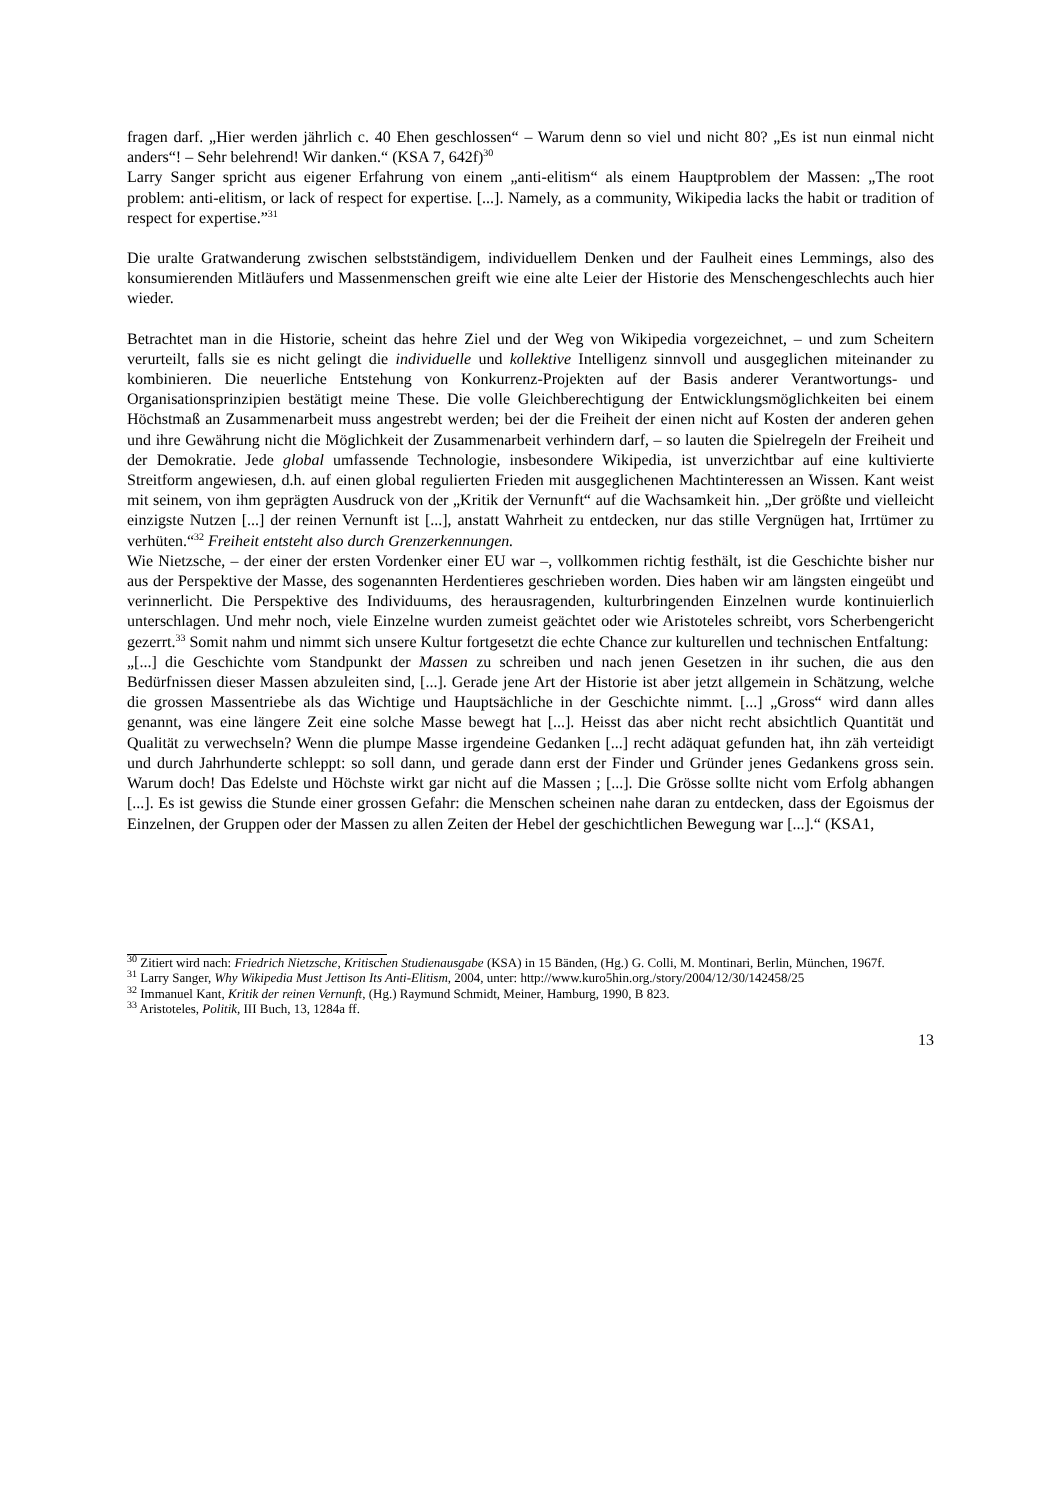fragen darf. „Hier werden jährlich c. 40 Ehen geschlossen“ – Warum denn so viel und nicht 80? „Es ist nun einmal nicht anders“! – Sehr belehrend! Wir danken.“ (KSA 7, 642f)<sup>30</sup>
Larry Sanger spricht aus eigener Erfahrung von einem „anti-elitism“ als einem Hauptproblem der Massen: „The root problem: anti-elitism, or lack of respect for expertise. [...]. Namely, as a community, Wikipedia lacks the habit or tradition of respect for expertise.”<sup>31</sup>
Die uralte Gratwanderung zwischen selbstständigem, individuellem Denken und der Faulheit eines Lemmings, also des konsumierenden Mitläufers und Massenmenschen greift wie eine alte Leier der Historie des Menschengeschlechts auch hier wieder.
Betrachtet man in die Historie, scheint das hehre Ziel und der Weg von Wikipedia vorgezeichnet, – und zum Scheitern verurteilt, falls sie es nicht gelingt die individuelle und kollektive Intelligenz sinnvoll und ausgeglichen miteinander zu kombinieren. Die neuerliche Entstehung von Konkurrenz-Projekten auf der Basis anderer Verantwortungs- und Organisationsprinzipien bestätigt meine These. Die volle Gleichberechtigung der Entwicklungsmöglichkeiten bei einem Höchstmaß an Zusammenarbeit muss angestrebt werden; bei der die Freiheit der einen nicht auf Kosten der anderen gehen und ihre Gewährung nicht die Möglichkeit der Zusammenarbeit verhindern darf, – so lauten die Spielregeln der Freiheit und der Demokratie. Jede global umfassende Technologie, insbesondere Wikipedia, ist unverzichtbar auf eine kultivierte Streitform angewiesen, d.h. auf einen global regulierten Frieden mit ausgeglichenen Machtinteressen an Wissen. Kant weist mit seinem, von ihm geprägten Ausdruck von der „Kritik der Vernunft“ auf die Wachsamkeit hin. „Der größte und vielleicht einzigste Nutzen [...] der reinen Vernunft ist [...], anstatt Wahrheit zu entdecken, nur das stille Vergnügen hat, Irrtümer zu verhüten.“<sup>32</sup> Freiheit entsteht also durch Grenzerkennungen.
Wie Nietzsche, – der einer der ersten Vordenker einer EU war –, vollkommen richtig festhält, ist die Geschichte bisher nur aus der Perspektive der Masse, des sogenannten Herdentieres geschrieben worden. Dies haben wir am längsten eingeübt und verinnerlicht. Die Perspektive des Individuums, des herausragenden, kulturbringenden Einzelnen wurde kontinuierlich unterschlagen. Und mehr noch, viele Einzelne wurden zumeist geächtet oder wie Aristoteles schreibt, vors Scherbengericht gezerrt.<sup>33</sup> Somit nahm und nimmt sich unsere Kultur fortgesetzt die echte Chance zur kulturellen und technischen Entfaltung:
„[...] die Geschichte vom Standpunkt der Massen zu schreiben und nach jenen Gesetzen in ihr suchen, die aus den Bedürfnissen dieser Massen abzuleiten sind, [...]. Gerade jene Art der Historie ist aber jetzt allgemein in Schätzung, welche die grossen Massentriebe als das Wichtige und Hauptsächliche in der Geschichte nimmt. [...] „Gross“ wird dann alles genannt, was eine längere Zeit eine solche Masse bewegt hat [...]. Heisst das aber nicht recht absichtlich Quantität und Qualität zu verwechseln? Wenn die plumpe Masse irgendeine Gedanken [...] recht adäquat gefunden hat, ihn zäh verteidigt und durch Jahrhunderte schleppt: so soll dann, und gerade dann erst der Finder und Gründer jenes Gedankens gross sein. Warum doch! Das Edelste und Höchste wirkt gar nicht auf die Massen ; [...]. Die Grösse sollte nicht vom Erfolg abhangen [...]. Es ist gewiss die Stunde einer grossen Gefahr: die Menschen scheinen nahe daran zu entdecken, dass der Egoismus der Einzelnen, der Gruppen oder der Massen zu allen Zeiten der Hebel der geschichtlichen Bewegung war [...].“ (KSA1,
<sup>30</sup> Zitiert wird nach: Friedrich Nietzsche, Kritischen Studienausgabe (KSA) in 15 Bänden, (Hg.) G. Colli, M. Montinari, Berlin, München, 1967f.
<sup>31</sup> Larry Sanger, Why Wikipedia Must Jettison Its Anti-Elitism, 2004, unter: http://www.kuro5hin.org./story/2004/12/30/142458/25
<sup>32</sup> Immanuel Kant, Kritik der reinen Vernunft, (Hg.) Raymund Schmidt, Meiner, Hamburg, 1990, B 823.
<sup>33</sup> Aristoteles, Politik, III Buch, 13, 1284a ff.
13